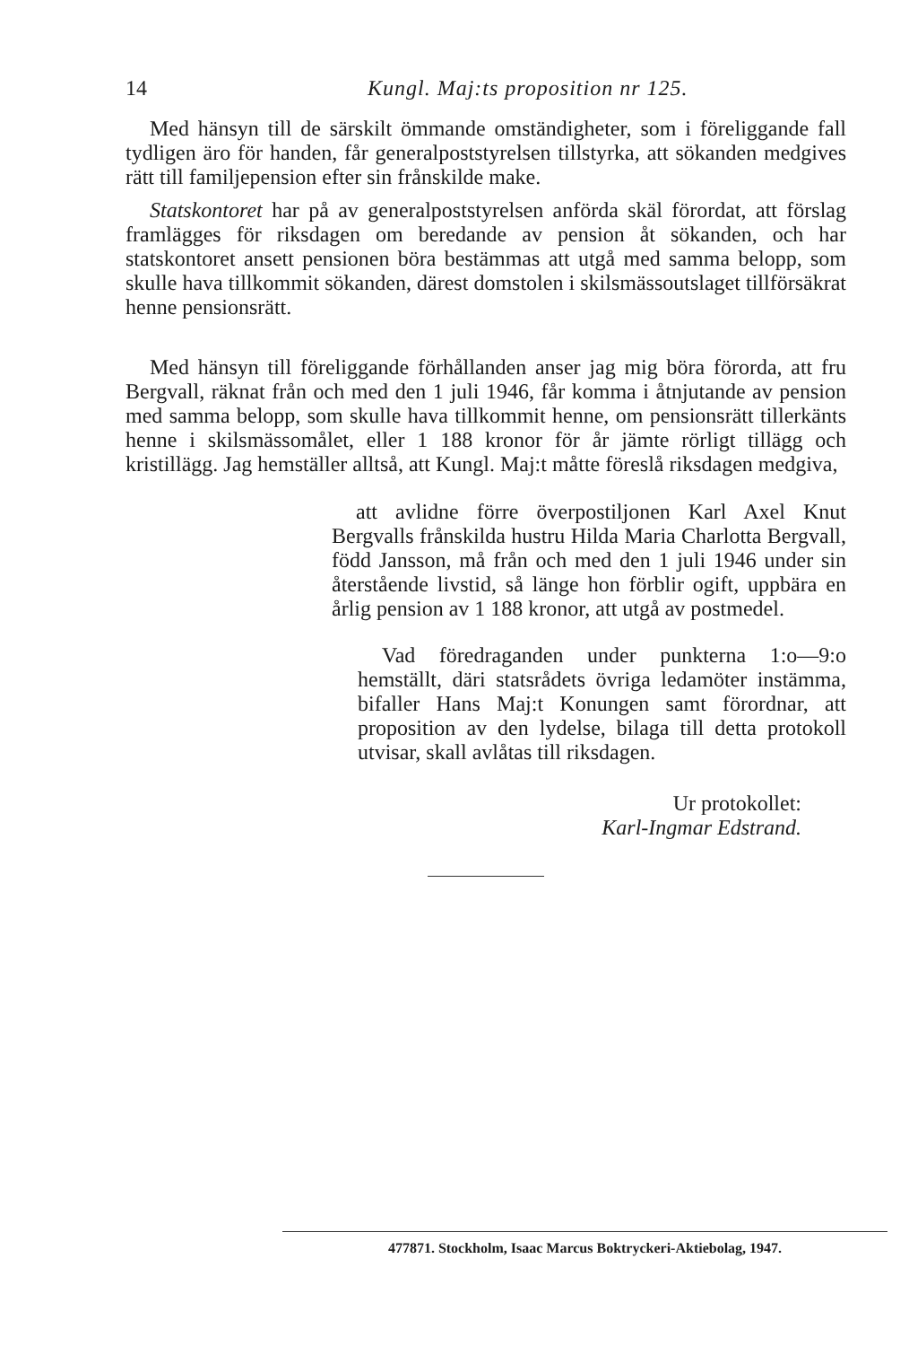14 Kungl. Maj:ts proposition nr 125.
Med hänsyn till de särskilt ömmande omständigheter, som i föreliggande fall tydligen äro för handen, får generalpoststyrelsen tillstyrka, att sökanden medgives rätt till familjepension efter sin frånskilde make.
Statskontoret har på av generalpoststyrelsen anförda skäl förordat, att förslag framlägges för riksdagen om beredande av pension åt sökanden, och har statskontoret ansett pensionen böra bestämmas att utgå med samma belopp, som skulle hava tillkommit sökanden, därest domstolen i skilsmässoutslaget tillförsäkrat henne pensionsrätt.
Med hänsyn till föreliggande förhållanden anser jag mig böra förorda, att fru Bergvall, räknat från och med den 1 juli 1946, får komma i åtnjutande av pension med samma belopp, som skulle hava tillkommit henne, om pensionsrätt tillerkänts henne i skilsmässomålet, eller 1 188 kronor för år jämte rörligt tillägg och kristillägg. Jag hemställer alltså, att Kungl. Maj:t måtte föreslå riksdagen medgiva,
att avlidne förre överpostiljonen Karl Axel Knut Bergvalls frånskilda hustru Hilda Maria Charlotta Bergvall, född Jansson, må från och med den 1 juli 1946 under sin återstående livstid, så länge hon förblir ogift, uppbära en årlig pension av 1 188 kronor, att utgå av postmedel.
Vad föredraganden under punkterna 1:o—9:o hemställt, däri statsrådets övriga ledamöter instämma, bifaller Hans Maj:t Konungen samt förordnar, att proposition av den lydelse, bilaga till detta protokoll utvisar, skall avlåtas till riksdagen.
Ur protokollet:
Karl-Ingmar Edstrand.
477871. Stockholm, Isaac Marcus Boktryckeri-Aktiebolag, 1947.